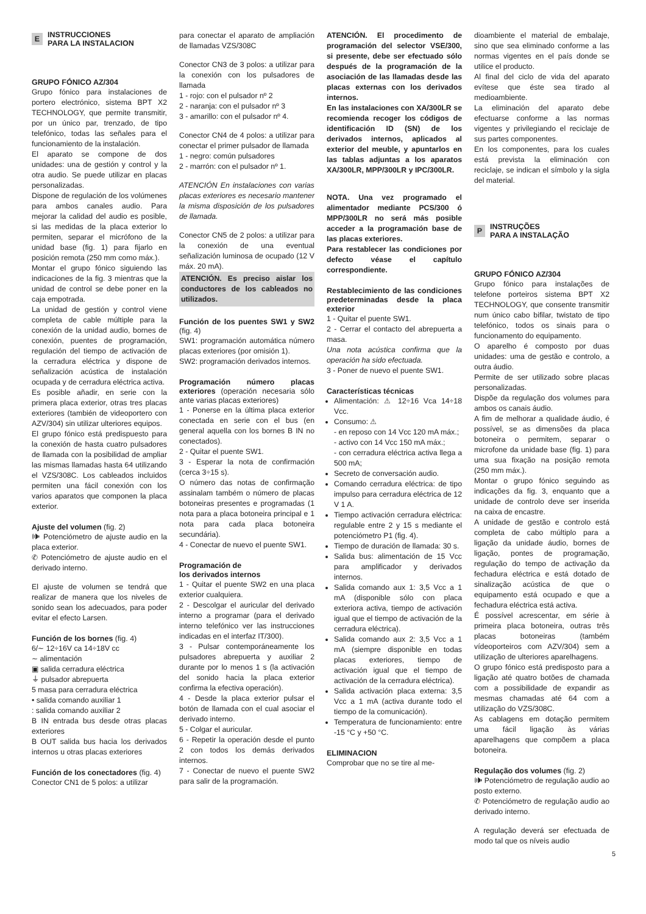E
INSTRUCCIONES
PARA LA INSTALACION
GRUPO FÓNICO AZ/304
Grupo fónico para instalaciones de portero electrónico, sistema BPT X2 TECHNOLOGY, que permite transmitir, por un único par, trenzado, de tipo telefónico, todas las señales para el funcionamiento de la instalación.
El aparato se compone de dos unidades: una de gestión y control y la otra audio. Se puede utilizar en placas personalizadas.
Dispone de regulación de los volúmenes para ambos canales audio. Para mejorar la calidad del audio es posible, si las medidas de la placa exterior lo permiten, separar el micrófono de la unidad base (fig. 1) para fijarlo en posición remota (250 mm como máx.).
Montar el grupo fónico siguiendo las indicaciones de la fig. 3 mientras que la unidad de control se debe poner en la caja empotrada.
La unidad de gestión y control viene completa de cable múltiple para la conexión de la unidad audio, bornes de conexión, puentes de programación, regulación del tiempo de activación de la cerradura eléctrica y dispone de señalización acústica de instalación ocupada y de cerradura eléctrica activa.
Es posible añadir, en serie con la primera placa exterior, otras tres placas exteriores (también de videoportero con AZV/304) sin utilizar ulteriores equipos.
El grupo fónico está predispuesto para la conexión de hasta cuatro pulsadores de llamada con la posibilidad de ampliar las mismas llamadas hasta 64 utilizando el VZS/308C. Los cableados incluidos permiten una fácil conexión con los varios aparatos que componen la placa exterior.
Ajuste del volumen (fig. 2)
🕪 Potenciómetro de ajuste audio en la placa exterior.
✆ Potenciómetro de ajuste audio en el derivado interno.
El ajuste de volumen se tendrá que realizar de manera que los niveles de sonido sean los adecuados, para poder evitar el efecto Larsen.
Función de los bornes (fig. 4)
6/∼ 12÷16V ca 14÷18V cc
∼ alimentación
▣ salida cerradura eléctrica
⏚ pulsador abrepuerta
5 masa para cerradura eléctrica
• salida comando auxiliar 1
: salida comando auxiliar 2
B IN entrada bus desde otras placas exteriores
B OUT salida bus hacia los derivados internos u otras placas exteriores
Función de los conectadores (fig. 4)
Conector CN1 de 5 polos: a utilizar
para conectar el aparato de ampliación de llamadas VZS/308C
Conector CN3 de 3 polos: a utilizar para la conexión con los pulsadores de llamada
1 - rojo: con el pulsador nº 2
2 - naranja: con el pulsador nº 3
3 - amarillo: con el pulsador nº 4.
Conector CN4 de 4 polos: a utilizar para conectar el primer pulsador de llamada
1 - negro: común pulsadores
2 - marrón: con el pulsador nº 1.
ATENCIÓN En instalaciones con varias placas exteriores es necesario mantener la misma disposición de los pulsadores de llamada.
Conector CN5 de 2 polos: a utilizar para la conexión de una eventual señalización luminosa de ocupado (12 V máx. 20 mA).
ATENCIÓN. Es preciso aislar los conductores de los cableados no utilizados.
Función de los puentes SW1 y SW2 (fig. 4)
SW1: programación automática número placas exteriores (por omisión 1).
SW2: programación derivados internos.
Programación número placas exteriores (operación necesaria sólo ante varias placas exteriores)
1 - Ponerse en la última placa exterior conectada en serie con el bus (en general aquella con los bornes B IN no conectados).
2 - Quitar el puente SW1.
3 - Esperar la nota de confirmación (cerca 3÷15 s).
O número das notas de confirmação assinalam também o número de placas botoneiras presentes e programadas (1 nota para a placa botoneira principal e 1 nota para cada placa botoneira secundária).
4 - Conectar de nuevo el puente SW1.
Programación de
los derivados internos
1 - Quitar el puente SW2 en una placa exterior cualquiera.
2 - Descolgar el auricular del derivado interno a programar (para el derivado interno telefónico ver las instrucciones indicadas en el interfaz IT/300).
3 - Pulsar contemporáneamente los pulsadores abrepuerta y auxiliar 2 durante por lo menos 1 s (la activación del sonido hacia la placa exterior confirma la efectiva operación).
4 - Desde la placa exterior pulsar el botón de llamada con el cual asociar el derivado interno.
5 - Colgar el auricular.
6 - Repetir la operación desde el punto 2 con todos los demás derivados internos.
7 - Conectar de nuevo el puente SW2 para salir de la programación.
ATENCIÓN. El procedimento de programación del selector VSE/300, si presente, debe ser efectuado sólo después de la programación de la asociación de las llamadas desde las placas externas con los derivados internos.
En las instalaciones con XA/300LR se recomienda recoger los códigos de identificación ID (SN) de los derivados internos, aplicados al exterior del meuble, y apuntarlos en las tablas adjuntas a los aparatos XA/300LR, MPP/300LR y IPC/300LR.
NOTA. Una vez programado el alimentador mediante PCS/300 ó MPP/300LR no será más posible acceder a la programación base de las placas exteriores.
Para restablecer las condiciones por defecto véase el capítulo correspondiente.
Restablecimiento de las condiciones predeterminadas desde la placa exterior
1 - Quitar el puente SW1.
2 - Cerrar el contacto del abrepuerta a masa.
Una nota acústica confirma que la operación ha sido efectuada.
3 - Poner de nuevo el puente SW1.
Características técnicas
Alimentación: ⚠ 12÷16 Vca 14÷18 Vcc.
Consumo: ⚠
- en reposo con 14 Vcc 120 mA máx.;
- activo con 14 Vcc 150 mA máx.;
- con cerradura eléctrica activa llega a 500 mA;
Secreto de conversación audio.
Comando cerradura eléctrica: de tipo impulso para cerradura eléctrica de 12 V 1 A.
Tiempo activación cerradura eléctrica: regulable entre 2 y 15 s mediante el potenciómetro P1 (fig. 4).
Tiempo de duración de llamada: 30 s.
Salida bus: alimentación de 15 Vcc para amplificador y derivados internos.
Salida comando aux 1: 3,5 Vcc a 1 mA (disponible sólo con placa exteriora activa, tiempo de activación igual que el tiempo de activación de la cerradura eléctrica).
Salida comando aux 2: 3,5 Vcc a 1 mA (siempre disponible en todas placas exteriores, tiempo de activación igual que el tiempo de activación de la cerradura eléctrica).
Salida activación placa externa: 3,5 Vcc a 1 mA (activa durante todo el tiempo de la comunicación).
Temperatura de funcionamiento: entre -15 °C y +50 °C.
ELIMINACION
Comprobar que no se tire al me-
dioambiente el material de embalaje, sino que sea eliminado conforme a las normas vigentes en el país donde se utilice el producto.
Al final del ciclo de vida del aparato evítese que éste sea tirado al medioambiente.
La eliminación del aparato debe efectuarse conforme a las normas vigentes y privilegiando el reciclaje de sus partes componentes.
En los componentes, para los cuales está prevista la eliminación con reciclaje, se indican el símbolo y la sigla del material.
P
INSTRUÇÕES
PARA A INSTALAÇÃO
GRUPO FÓNICO AZ/304
Grupo fónico para instalações de telefone porteiros sistema BPT X2 TECHNOLOGY, que consente transmitir num único cabo bifilar, twistato de tipo telefónico, todos os sinais para o funcionamento do equipamento.
O aparelho é composto por duas unidades: uma de gestão e controlo, a outra áudio.
Permite de ser utilizado sobre placas personalizadas.
Dispõe da regulação dos volumes para ambos os canais áudio.
A fim de melhorar a qualidade áudio, é possível, se as dimensões da placa botoneira o permitem, separar o microfone da unidade base (fig. 1) para uma sua fixação na posição remota (250 mm máx.).
Montar o grupo fónico seguindo as indicações da fig. 3, enquanto que a unidade de controlo deve ser inserida na caixa de encastre.
A unidade de gestão e controlo está completa de cabo múltiplo para a ligação da unidade áudio, bornes de ligação, pontes de programação, regulação do tempo de activação da fechadura eléctrica e está dotado de sinalização acústica de que o equipamento está ocupado e que a fechadura eléctrica está activa.
É possível acrescentar, em série à primeira placa botoneira, outras três placas botoneiras (também vídeoporteiros com AZV/304) sem a utilização de ulteriores aparelhagens.
O grupo fónico está predisposto para a ligação até quatro botões de chamada com a possibilidade de expandir as mesmas chamadas até 64 com a utilização do VZS/308C.
As cablagens em dotação permitem uma fácil ligação às várias aparelhagens que compõem a placa botoneira.
Regulação dos volumes (fig. 2)
🕪 Potenciómetro de regulação audio ao posto externo.
✆ Potenciómetro de regulação audio ao derivado interno.
A regulação deverá ser efectuada de modo tal que os níveis audio
5